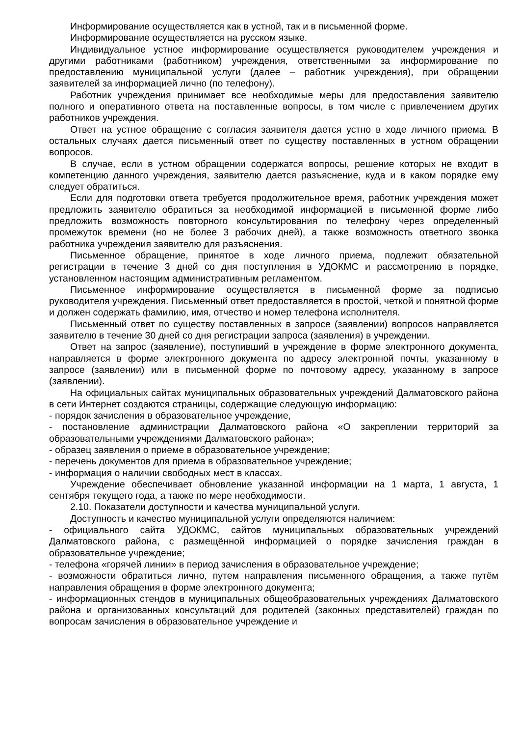Информирование осуществляется как в устной, так и в письменной форме.
Информирование осуществляется на русском языке.
Индивидуальное устное информирование осуществляется руководителем учреждения и другими работниками (работником) учреждения, ответственными за информирование по предоставлению муниципальной услуги (далее – работник учреждения), при обращении заявителей за информацией лично (по телефону).
Работник учреждения принимает все необходимые меры для предоставления заявителю полного и оперативного ответа на поставленные вопросы, в том числе с привлечением других работников учреждения.
Ответ на устное обращение с согласия заявителя дается устно в ходе личного приема. В остальных случаях дается письменный ответ по существу поставленных в устном обращении вопросов.
В случае, если в устном обращении содержатся вопросы, решение которых не входит в компетенцию данного учреждения, заявителю дается разъяснение, куда и в каком порядке ему следует обратиться.
Если для подготовки ответа требуется продолжительное время, работник учреждения может предложить заявителю обратиться за необходимой информацией в письменной форме либо предложить возможность повторного консультирования по телефону через определенный промежуток времени (но не более 3 рабочих дней), а также возможность ответного звонка работника учреждения заявителю для разъяснения.
Письменное обращение, принятое в ходе личного приема, подлежит обязательной регистрации в течение 3 дней со дня поступления в УДОКМС и рассмотрению в порядке, установленном настоящим административным регламентом.
Письменное информирование осуществляется в письменной форме за подписью руководителя учреждения. Письменный ответ предоставляется в простой, четкой и понятной форме и должен содержать фамилию, имя, отчество и номер телефона исполнителя.
Письменный ответ по существу поставленных в запросе (заявлении) вопросов направляется заявителю в течение 30 дней со дня регистрации запроса (заявления) в учреждении.
Ответ на запрос (заявление), поступивший в учреждение в форме электронного документа, направляется в форме электронного документа по адресу электронной почты, указанному в запросе (заявлении) или в письменной форме по почтовому адресу, указанному в запросе (заявлении).
На официальных сайтах муниципальных образовательных учреждений Далматовского района в сети Интернет создаются страницы, содержащие следующую информацию:
- порядок зачисления в образовательное учреждение,
- постановление администрации Далматовского района «О закреплении территорий за образовательными учреждениями Далматовского района»;
- образец заявления о приеме в образовательное учреждение;
- перечень документов для приема в образовательное учреждение;
- информация о наличии свободных мест в классах.
Учреждение обеспечивает обновление указанной информации на 1 марта, 1 августа, 1 сентября текущего года, а также по мере необходимости.
2.10. Показатели доступности и качества муниципальной услуги.
Доступность и качество муниципальной услуги определяются наличием:
- официального сайта УДОКМС, сайтов муниципальных образовательных учреждений Далматовского района, с размещённой информацией о порядке зачисления граждан в образовательное учреждение;
- телефона «горячей линии» в период зачисления в образовательное учреждение;
- возможности обратиться лично, путем направления письменного обращения, а также путём направления обращения в форме электронного документа;
- информационных стендов в муниципальных общеобразовательных учреждениях Далматовского района и организованных консультаций для родителей (законных представителей) граждан по вопросам зачисления в образовательное учреждение и